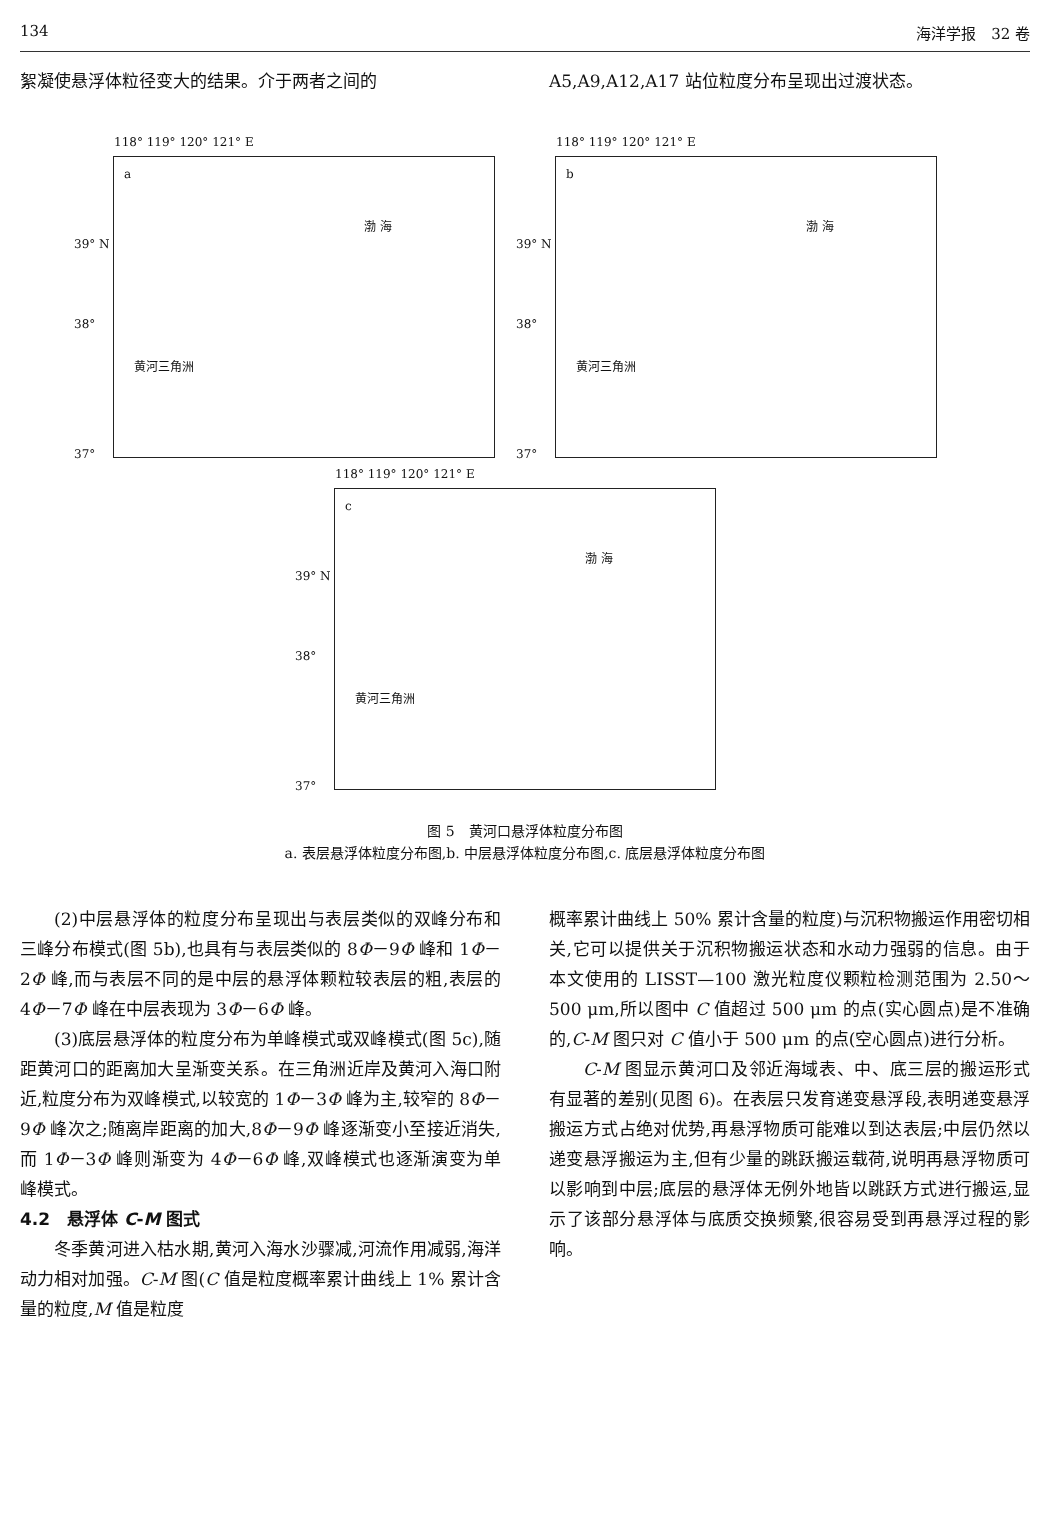134 海洋学报　32 卷
絮凝使悬浮体粒径变大的结果。介于两者之间的
A5,A9,A12,A17 站位粒度分布呈现出过渡状态。
a
118° 119° 120° 121° E
渤 海
黄河三角洲
39° N
38°
37°
b
118° 119° 120° 121° E
渤 海
黄河三角洲
39° N
38°
37°
c
118° 119° 120° 121° E
渤 海
黄河三角洲
39° N
38°
37°
图 5　黄河口悬浮体粒度分布图
a. 表层悬浮体粒度分布图,b. 中层悬浮体粒度分布图,c. 底层悬浮体粒度分布图
(2)中层悬浮体的粒度分布呈现出与表层类似的双峰分布和三峰分布模式(图 5b),也具有与表层类似的 8Φ－9Φ 峰和 1Φ－2Φ 峰,而与表层不同的是中层的悬浮体颗粒较表层的粗,表层的 4Φ－7Φ 峰在中层表现为 3Φ－6Φ 峰。
(3)底层悬浮体的粒度分布为单峰模式或双峰模式(图 5c),随距黄河口的距离加大呈渐变关系。在三角洲近岸及黄河入海口附近,粒度分布为双峰模式,以较宽的 1Φ－3Φ 峰为主,较窄的 8Φ－9Φ 峰次之;随离岸距离的加大,8Φ－9Φ 峰逐渐变小至接近消失,而 1Φ－3Φ 峰则渐变为 4Φ－6Φ 峰,双峰模式也逐渐演变为单峰模式。
4.2　悬浮体 C-M 图式
冬季黄河进入枯水期,黄河入海水沙骤减,河流作用减弱,海洋动力相对加强。C-M 图(C 值是粒度概率累计曲线上 1% 累计含量的粒度,M 值是粒度
概率累计曲线上 50% 累计含量的粒度)与沉积物搬运作用密切相关,它可以提供关于沉积物搬运状态和水动力强弱的信息。由于本文使用的 LISST—100 激光粒度仪颗粒检测范围为 2.50～500 μm,所以图中 C 值超过 500 μm 的点(实心圆点)是不准确的,C-M 图只对 C 值小于 500 μm 的点(空心圆点)进行分析。
C-M 图显示黄河口及邻近海域表、中、底三层的搬运形式有显著的差别(见图 6)。在表层只发育递变悬浮段,表明递变悬浮搬运方式占绝对优势,再悬浮物质可能难以到达表层;中层仍然以递变悬浮搬运为主,但有少量的跳跃搬运载荷,说明再悬浮物质可以影响到中层;底层的悬浮体无例外地皆以跳跃方式进行搬运,显示了该部分悬浮体与底质交换频繁,很容易受到再悬浮过程的影响。